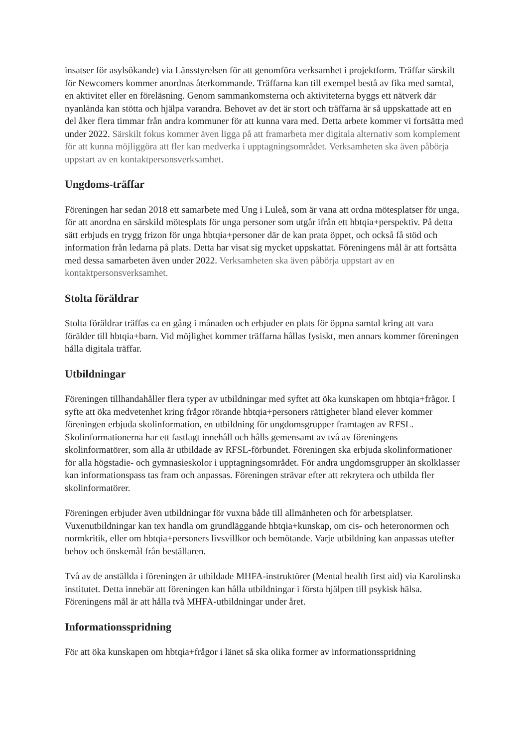insatser för asylsökande) via Länsstyrelsen för att genomföra verksamhet i projektform. Träffar särskilt för Newcomers kommer anordnas återkommande. Träffarna kan till exempel bestå av fika med samtal, en aktivitet eller en föreläsning. Genom sammankomsterna och aktiviteterna byggs ett nätverk där nyanlända kan stötta och hjälpa varandra. Behovet av det är stort och träffarna är så uppskattade att en del åker flera timmar från andra kommuner för att kunna vara med. Detta arbete kommer vi fortsätta med under 2022. Särskilt fokus kommer även ligga på att framarbeta mer digitala alternativ som komplement för att kunna möjliggöra att fler kan medverka i upptagningsområdet. Verksamheten ska även påbörja uppstart av en kontaktpersonsverksamhet.
Ungdoms-träffar
Föreningen har sedan 2018 ett samarbete med Ung i Luleå, som är vana att ordna mötesplatser för unga, för att anordna en särskild mötesplats för unga personer som utgår ifrån ett hbtqia+perspektiv. På detta sätt erbjuds en trygg frizon för unga hbtqia+personer där de kan prata öppet, och också få stöd och information från ledarna på plats. Detta har visat sig mycket uppskattat. Föreningens mål är att fortsätta med dessa samarbeten även under 2022. Verksamheten ska även påbörja uppstart av en kontaktpersonsverksamhet.
Stolta föräldrar
Stolta föräldrar träffas ca en gång i månaden och erbjuder en plats för öppna samtal kring att vara förälder till hbtqia+barn. Vid möjlighet kommer träffarna hållas fysiskt, men annars kommer föreningen hålla digitala träffar.
Utbildningar
Föreningen tillhandahåller flera typer av utbildningar med syftet att öka kunskapen om hbtqia+frågor. I syfte att öka medvetenhet kring frågor rörande hbtqia+personers rättigheter bland elever kommer föreningen erbjuda skolinformation, en utbildning för ungdomsgrupper framtagen av RFSL. Skolinformationerna har ett fastlagt innehåll och hålls gemensamt av två av föreningens skolinformatörer, som alla är utbildade av RFSL-förbundet. Föreningen ska erbjuda skolinformationer för alla högstadie- och gymnasieskolor i upptagningsområdet. För andra ungdomsgrupper än skolklasser kan informationspass tas fram och anpassas. Föreningen strävar efter att rekrytera och utbilda fler skolinformatörer.
Föreningen erbjuder även utbildningar för vuxna både till allmänheten och för arbetsplatser. Vuxenutbildningar kan tex handla om grundläggande hbtqia+kunskap, om cis- och heteronormen och normkritik, eller om hbtqia+personers livsvillkor och bemötande. Varje utbildning kan anpassas utefter behov och önskemål från beställaren.
Två av de anställda i föreningen är utbildade MHFA-instruktörer (Mental health first aid) via Karolinska institutet. Detta innebär att föreningen kan hålla utbildningar i första hjälpen till psykisk hälsa. Föreningens mål är att hålla två MHFA-utbildningar under året.
Informationsspridning
För att öka kunskapen om hbtqia+frågor i länet så ska olika former av informationsspridning